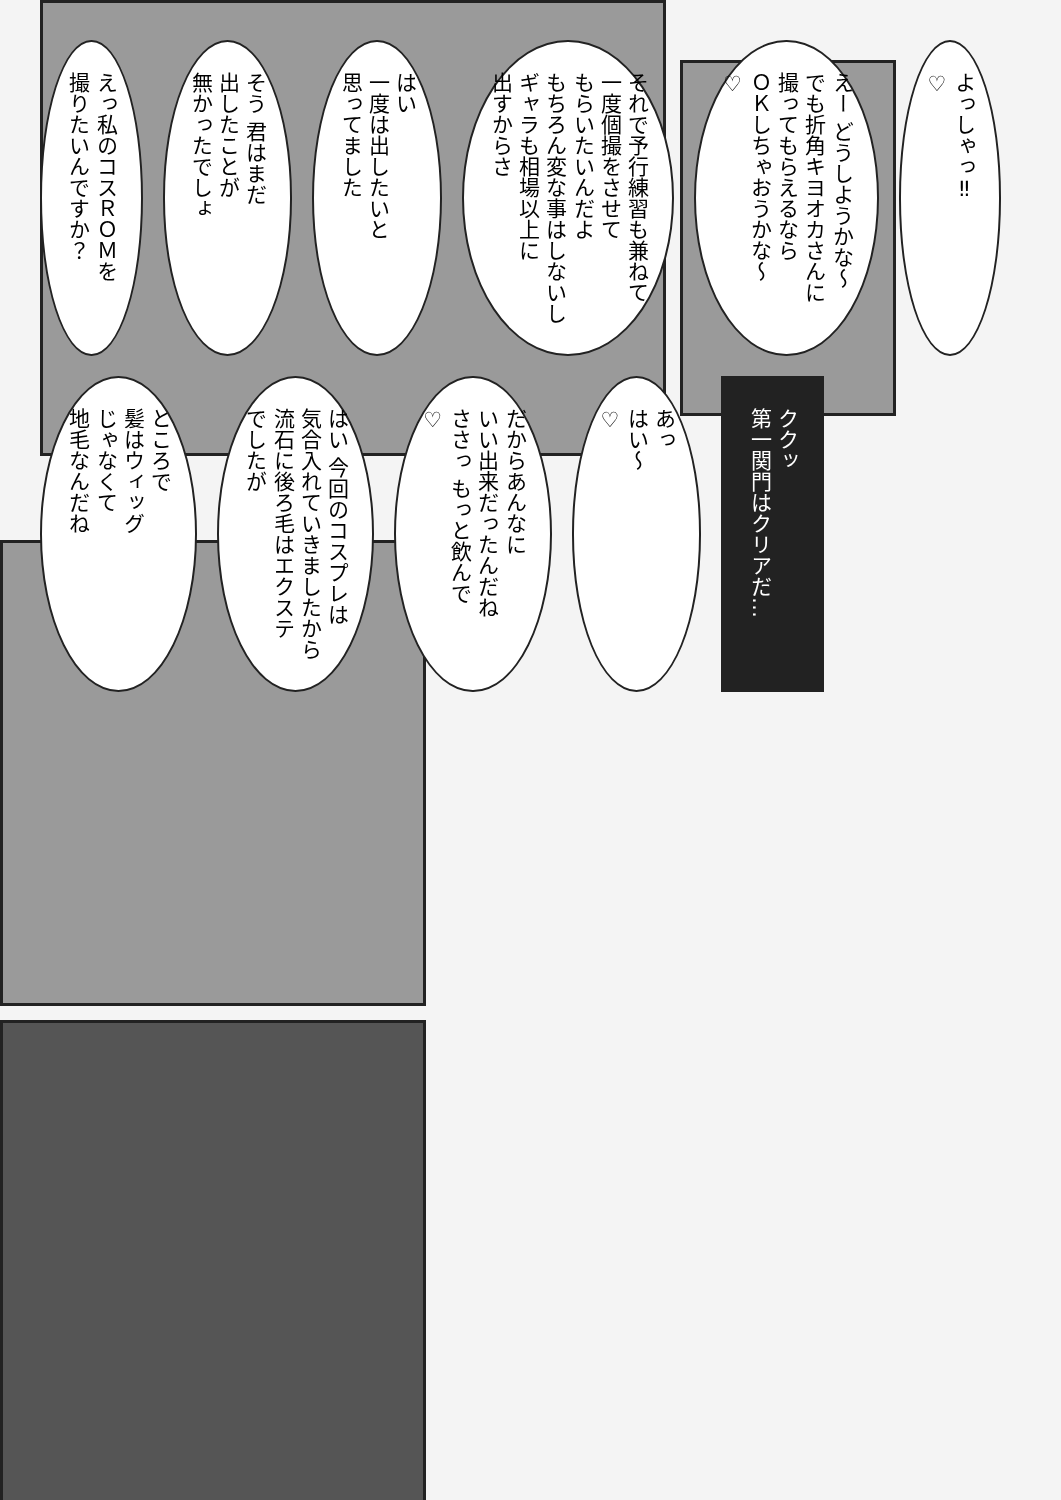えっ私のコスＲＯＭを
撮りたいんですか？
そう 君はまだ
出したことが
無かったでしょ
はい
一度は出したいと
思ってました
それで予行練習も兼ねて
一度個撮をさせて
もらいたいんだよ
もちろん変な事はしないし
ギャラも相場以上に
出すからさ
えー どうしようかな～
でも折角キヨオカさんに
撮ってもらえるなら
ＯＫしちゃおうかな～
♡
よっしゃっ‼
♡
ところで
髪はウィッグ
じゃなくて
地毛なんだね
はい 今回のコスプレは
気合入れていきましたから
流石に後ろ毛はエクステ
でしたが
だからあんなに
いい出来だったんだね
ささっ もっと飲んで
♡
あっ
はい～
♡
ククッ
第一関門はクリアだ…